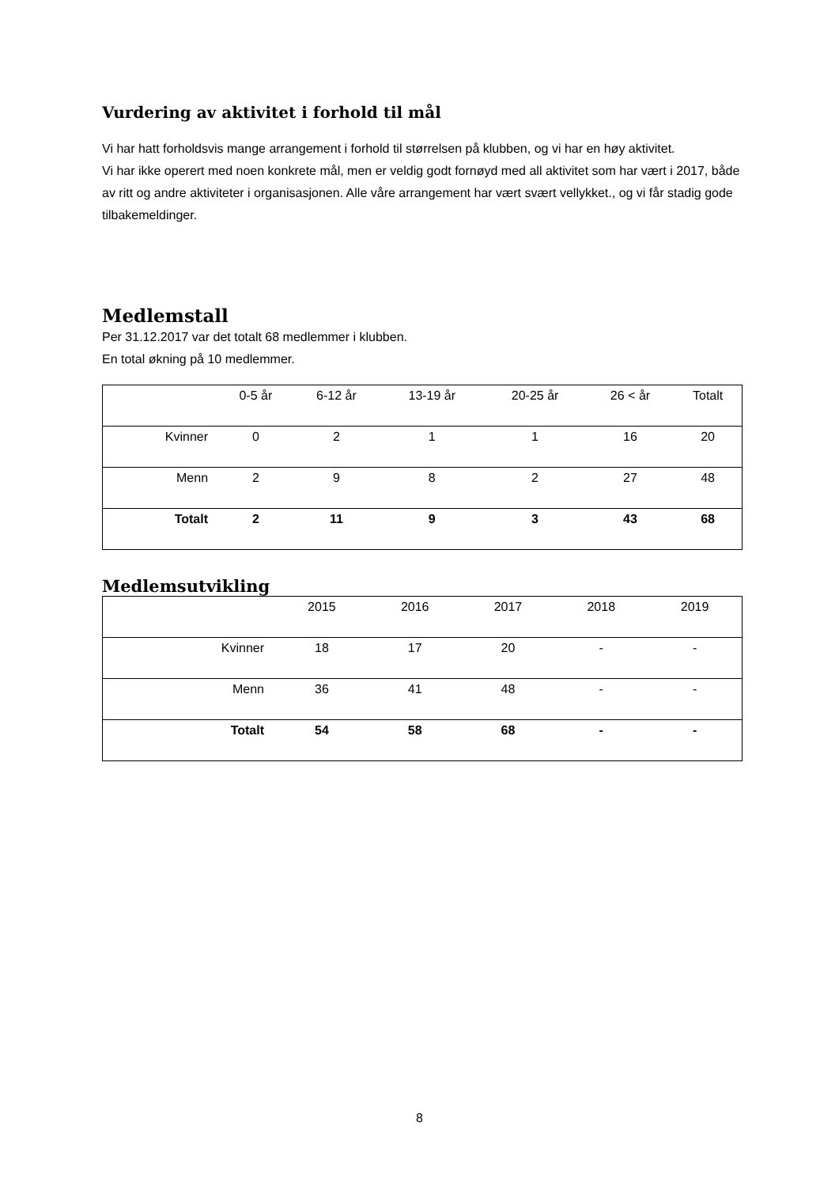Vurdering av aktivitet i forhold til mål
Vi har hatt forholdsvis mange arrangement i forhold til størrelsen på klubben, og vi har en høy aktivitet.
Vi har ikke operert med noen konkrete mål, men er veldig godt fornøyd med all aktivitet som har vært i 2017, både av ritt og andre aktiviteter i organisasjonen. Alle våre arrangement har vært svært vellykket., og vi får stadig gode tilbakemeldinger.
Medlemstall
Per 31.12.2017 var det totalt 68 medlemmer i klubben.
En total økning på 10 medlemmer.
| | 0-5 år | 6-12 år | 13-19 år | 20-25 år | 26 < år | Totalt |
| Kvinner | 0 | 2 | 1 | 1 | 16 | 20 |
| Menn | 2 | 9 | 8 | 2 | 27 | 48 |
| Totalt | 2 | 11 | 9 | 3 | 43 | 68 |
Medlemsutvikling
| | 2015 | 2016 | 2017 | 2018 | 2019 |
| Kvinner | 18 | 17 | 20 | - | - |
| Menn | 36 | 41 | 48 | - | - |
| Totalt | 54 | 58 | 68 | - | - |
8